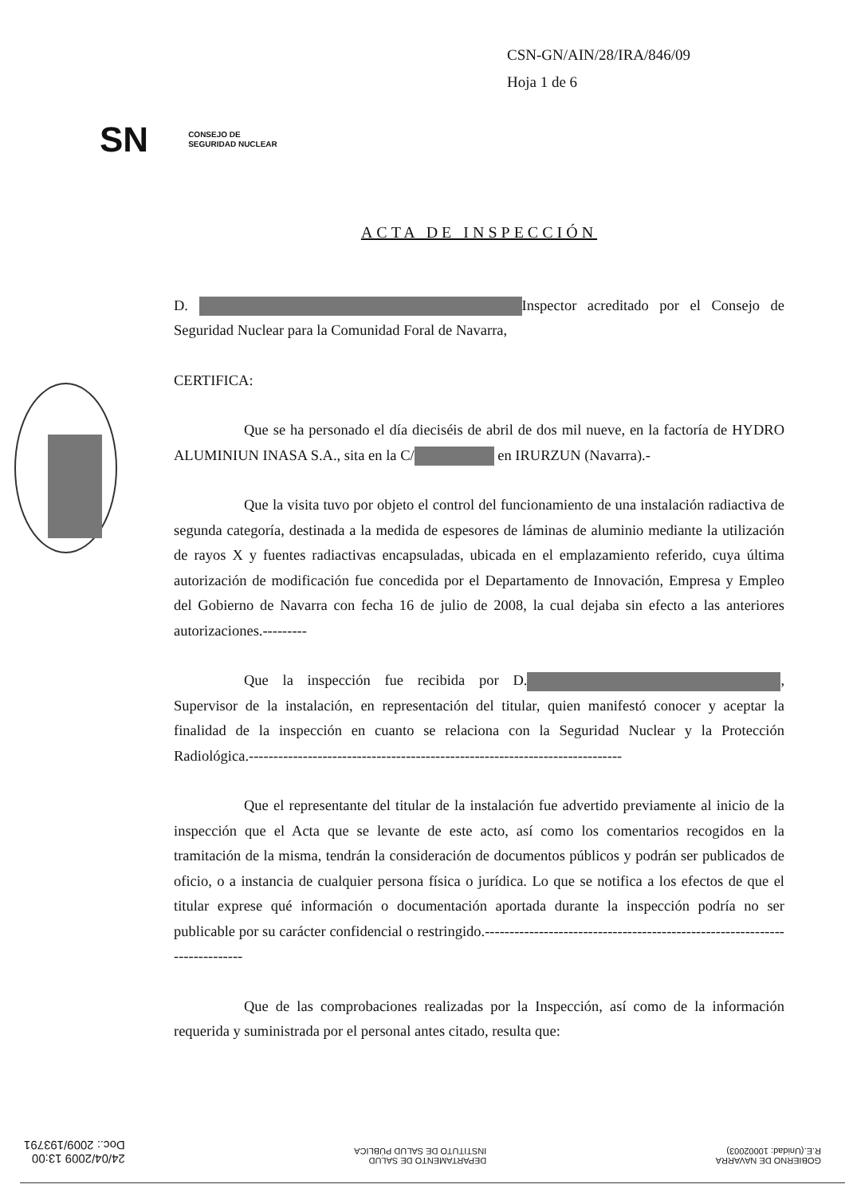CSN-GN/AIN/28/IRA/846/09
Hoja 1 de 6
SN CONSEJO DE
SEGURIDAD NUCLEAR
ACTA DE INSPECCIÓN
D. Inspector acreditado por el Consejo de Seguridad Nuclear para la Comunidad Foral de Navarra,
CERTIFICA:
Que se ha personado el día dieciséis de abril de dos mil nueve, en la factoría de HYDRO ALUMINIUN INASA S.A., sita en la C/ en IRURZUN (Navarra).-
Que la visita tuvo por objeto el control del funcionamiento de una instalación radiactiva de segunda categoría, destinada a la medida de espesores de láminas de aluminio mediante la utilización de rayos X y fuentes radiactivas encapsuladas, ubicada en el emplazamiento referido, cuya última autorización de modificación fue concedida por el Departamento de Innovación, Empresa y Empleo del Gobierno de Navarra con fecha 16 de julio de 2008, la cual dejaba sin efecto a las anteriores autorizaciones.---------
Que la inspección fue recibida por D. , Supervisor de la instalación, en representación del titular, quien manifestó conocer y aceptar la finalidad de la inspección en cuanto se relaciona con la Seguridad Nuclear y la Protección Radiológica.----------------------------------------------------------------------------
Que el representante del titular de la instalación fue advertido previamente al inicio de la inspección que el Acta que se levante de este acto, así como los comentarios recogidos en la tramitación de la misma, tendrán la consideración de documentos públicos y podrán ser publicados de oficio, o a instancia de cualquier persona física o jurídica. Lo que se notifica a los efectos de que el titular exprese qué información o documentación aportada durante la inspección podría no ser publicable por su carácter confidencial o restringido.---------------------------------------------------------------------------
Que de las comprobaciones realizadas por la Inspección, así como de la información requerida y suministrada por el personal antes citado, resulta que:
GOBIERNO DE NAVARRA
R.E.(Unidad: 10002003)
DEPARTAMENTO DE SALUD
INSTITUTO DE SALUD PÚBLICA
24/04/2009 13:00
Doc.: 2009/193791